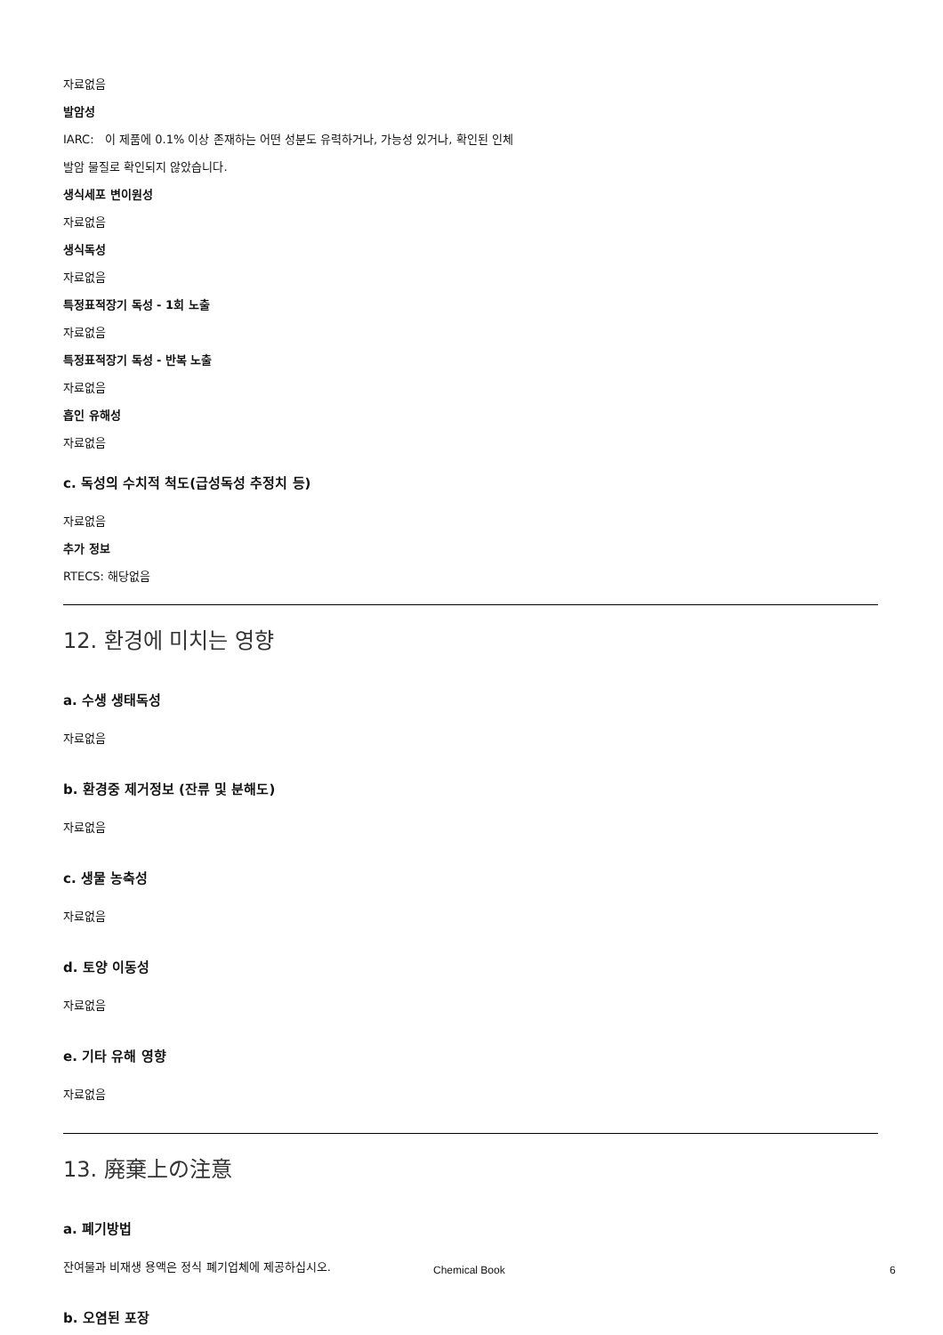자료없음
발암성
IARC: 이 제품에 0.1% 이상 존재하는 어떤 성분도 유력하거나, 가능성 있거나, 확인된 인체
발암 물질로 확인되지 않았습니다.
생식세포 변이원성
자료없음
생식독성
자료없음
특정표적장기 독성 - 1회 노출
자료없음
특정표적장기 독성 - 반복 노출
자료없음
흡인 유해성
자료없음
c. 독성의 수치적 척도(급성독성 추정치 등)
자료없음
추가 정보
RTECS: 해당없음
12. 환경에 미치는 영향
a. 수생 생태독성
자료없음
b. 환경중 제거정보 (잔류 및 분해도)
자료없음
c. 생물 농축성
자료없음
d. 토양 이동성
자료없음
e. 기타 유해 영향
자료없음
13. 廃棄上の注意
a. 폐기방법
잔여물과 비재생 용액은 정식 폐기업체에 제공하십시오.
b. 오염된 포장
Chemical Book 6